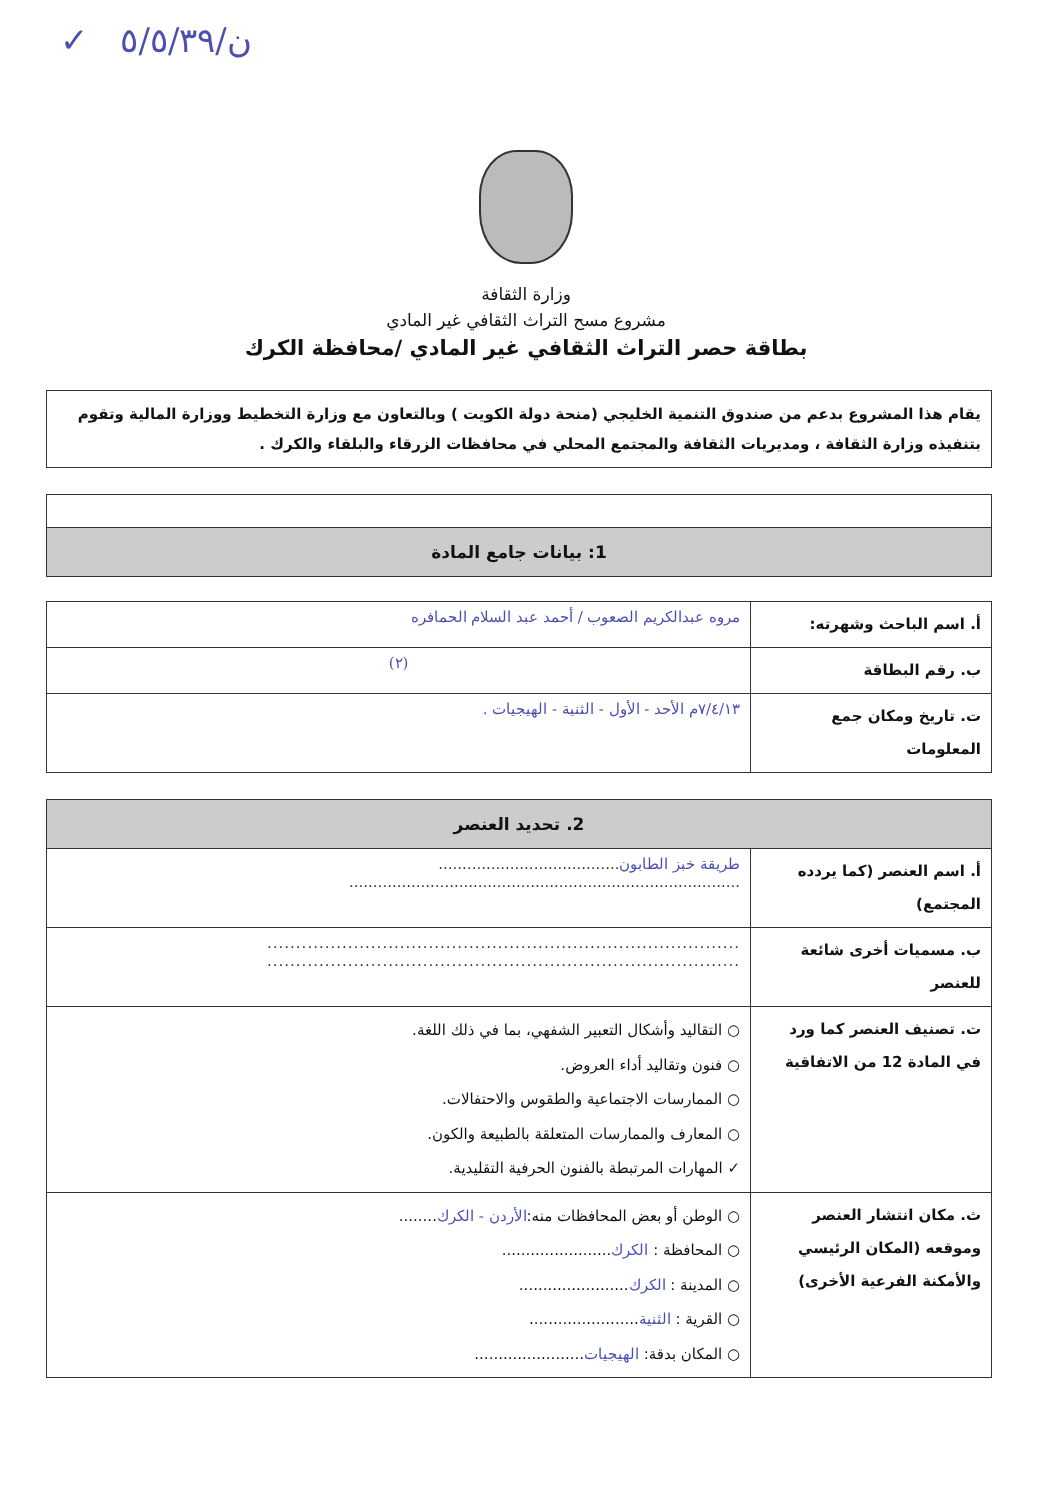ن/٥/٥/٣٩ ✓
وزارة الثقافة
مشروع مسح التراث الثقافي غير المادي
بطاقة حصر التراث الثقافي غير المادي /محافظة الكرك
يقام هذا المشروع بدعم من صندوق التنمية الخليجي (منحة دولة الكويت ) وبالتعاون مع وزارة التخطيط ووزارة المالية وتقوم بتنفيذه وزارة الثقافة ، ومديريات الثقافة والمجتمع المحلي في محافظات الزرقاء والبلقاء والكرك .
| 1: بيانات جامع المادة |
| --- |
| أ. اسم الباحث وشهرته: | مروه عبدالكريم الصعوب / أحمد عبد السلام الحمافره |
| ب. رقم البطاقة | (٢) |
| ت. تاريخ ومكان جمع المعلومات | ٧/٤/١٣م الأحد - الأول - الثنية - الهيجيات . |
| 2. تحديد العنصر | |
| --- | --- |
| أ. اسم العنصر (كما يردده المجتمع) | طريقة خبز الطابون ...................................... .................................................................................. |
| ب. مسميات أخرى شائعة للعنصر | .................................................................................. .................................................................................. |
| ت. تصنيف العنصر كما ورد في المادة 12 من الاتفاقية | ○ التقاليد وأشكال التعبير الشفهي، بما في ذلك اللغة. ○ فنون وتقاليد أداء العروض. ○ الممارسات الاجتماعية والطقوس والاحتفالات. ○ المعارف والممارسات المتعلقة بالطبيعة والكون. ✓ المهارات المرتبطة بالفنون الحرفية التقليدية. |
| ث. مكان انتشار العنصر وموقعه (المكان الرئيسي والأمكنة الفرعية الأخرى) | ○ الوطن أو بعض المحافظات منه: الأردن - الكرك ........ ○ المحافظة : الكرك ....................... ○ المدينة : الكرك ....................... ○ القرية : الثنية ....................... ○ المكان بدقة: الهيجيات ....................... |